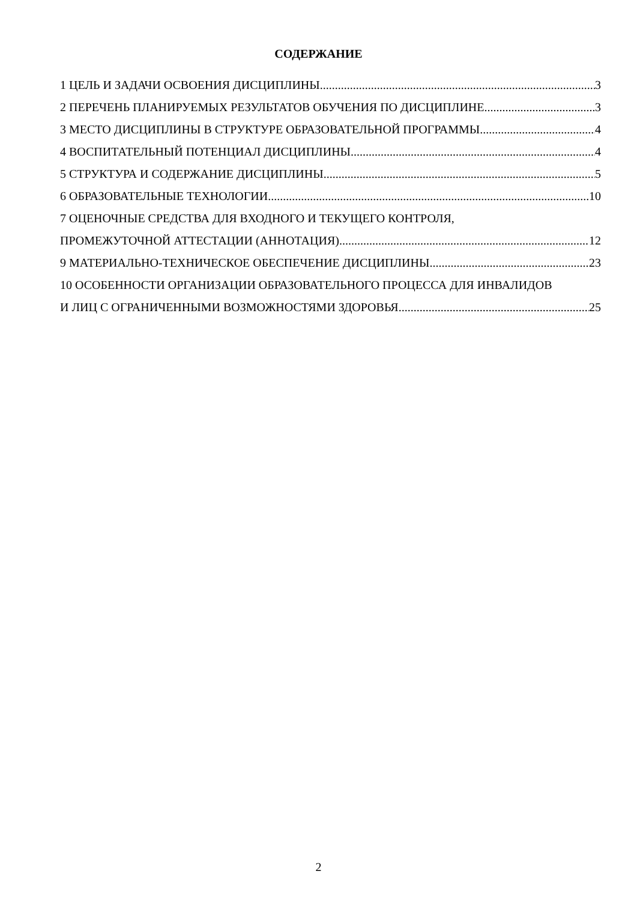СОДЕРЖАНИЕ
1 ЦЕЛЬ И ЗАДАЧИ ОСВОЕНИЯ ДИСЦИПЛИНЫ 3
2 ПЕРЕЧЕНЬ ПЛАНИРУЕМЫХ РЕЗУЛЬТАТОВ ОБУЧЕНИЯ ПО ДИСЦИПЛИНЕ 3
3 МЕСТО ДИСЦИПЛИНЫ В СТРУКТУРЕ ОБРАЗОВАТЕЛЬНОЙ ПРОГРАММЫ 4
4 ВОСПИТАТЕЛЬНЫЙ ПОТЕНЦИАЛ ДИСЦИПЛИНЫ 4
5 СТРУКТУРА И СОДЕРЖАНИЕ ДИСЦИПЛИНЫ 5
6 ОБРАЗОВАТЕЛЬНЫЕ ТЕХНОЛОГИИ 10
7 ОЦЕНОЧНЫЕ СРЕДСТВА ДЛЯ ВХОДНОГО И ТЕКУЩЕГО КОНТРОЛЯ,
ПРОМЕЖУТОЧНОЙ АТТЕСТАЦИИ (АННОТАЦИЯ) 12
9 МАТЕРИАЛЬНО-ТЕХНИЧЕСКОЕ ОБЕСПЕЧЕНИЕ ДИСЦИПЛИНЫ 23
10 ОСОБЕННОСТИ ОРГАНИЗАЦИИ ОБРАЗОВАТЕЛЬНОГО ПРОЦЕССА ДЛЯ ИНВАЛИДОВ
И ЛИЦ С ОГРАНИЧЕННЫМИ ВОЗМОЖНОСТЯМИ ЗДОРОВЬЯ 25
2